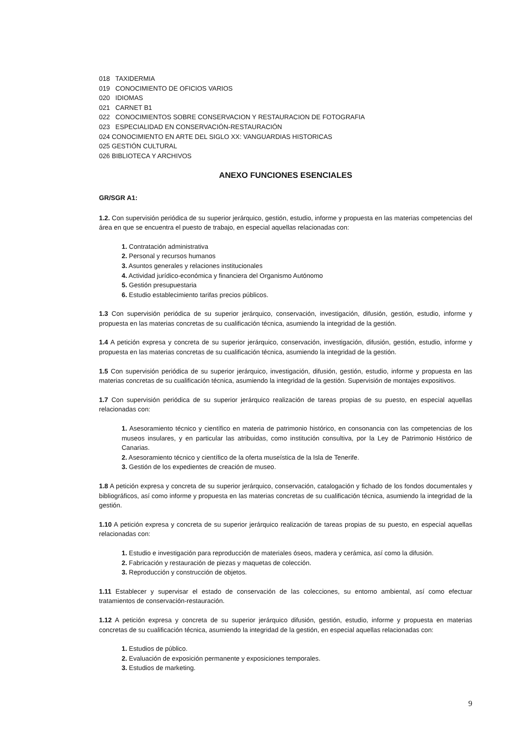018 TAXIDERMIA
019 CONOCIMIENTO DE OFICIOS VARIOS
020 IDIOMAS
021 CARNET B1
022 CONOCIMIENTOS SOBRE CONSERVACION Y RESTAURACION DE FOTOGRAFIA
023 ESPECIALIDAD EN CONSERVACIÓN-RESTAURACIÓN
024 CONOCIMIENTO EN ARTE DEL SIGLO XX: VANGUARDIAS HISTORICAS
025 GESTIÓN CULTURAL
026 BIBLIOTECA Y ARCHIVOS
ANEXO FUNCIONES ESENCIALES
GR/SGR A1:
1.2. Con supervisión periódica de su superior jerárquico, gestión, estudio, informe y propuesta en las materias competencias del área en que se encuentra el puesto de trabajo, en especial aquellas relacionadas con:
1. Contratación administrativa
2. Personal y recursos humanos
3. Asuntos generales y relaciones institucionales
4. Actividad jurídico-económica y financiera del Organismo Autónomo
5. Gestión presupuestaria
6. Estudio establecimiento tarifas precios públicos.
1.3 Con supervisión periódica de su superior jerárquico, conservación, investigación, difusión, gestión, estudio, informe y propuesta en las materias concretas de su cualificación técnica, asumiendo la integridad de la gestión.
1.4 A petición expresa y concreta de su superior jerárquico, conservación, investigación, difusión, gestión, estudio, informe y propuesta en las materias concretas de su cualificación técnica, asumiendo la integridad de la gestión.
1.5 Con supervisión periódica de su superior jerárquico, investigación, difusión, gestión, estudio, informe y propuesta en las materias concretas de su cualificación técnica, asumiendo la integridad de la gestión. Supervisión de montajes expositivos.
1.7 Con supervisión periódica de su superior jerárquico realización de tareas propias de su puesto, en especial aquellas relacionadas con:
1. Asesoramiento técnico y científico en materia de patrimonio histórico, en consonancia con las competencias de los museos insulares, y en particular las atribuidas, como institución consultiva, por la Ley de Patrimonio Histórico de Canarias.
2. Asesoramiento técnico y científico de la oferta museística de la Isla de Tenerife.
3. Gestión de los expedientes de creación de museo.
1.8 A petición expresa y concreta de su superior jerárquico, conservación, catalogación y fichado de los fondos documentales y bibliográficos, así como informe y propuesta en las materias concretas de su cualificación técnica, asumiendo la integridad de la gestión.
1.10 A petición expresa y concreta de su superior jerárquico realización de tareas propias de su puesto, en especial aquellas relacionadas con:
1. Estudio e investigación para reproducción de materiales óseos, madera y cerámica, así como la difusión.
2. Fabricación y restauración de piezas y maquetas de colección.
3. Reproducción y construcción de objetos.
1.11 Establecer y supervisar el estado de conservación de las colecciones, su entorno ambiental, así como efectuar tratamientos de conservación-restauración.
1.12 A petición expresa y concreta de su superior jerárquico difusión, gestión, estudio, informe y propuesta en materias concretas de su cualificación técnica, asumiendo la integridad de la gestión, en especial aquellas relacionadas con:
1. Estudios de público.
2. Evaluación de exposición permanente y exposiciones temporales.
3. Estudios de marketing.
9